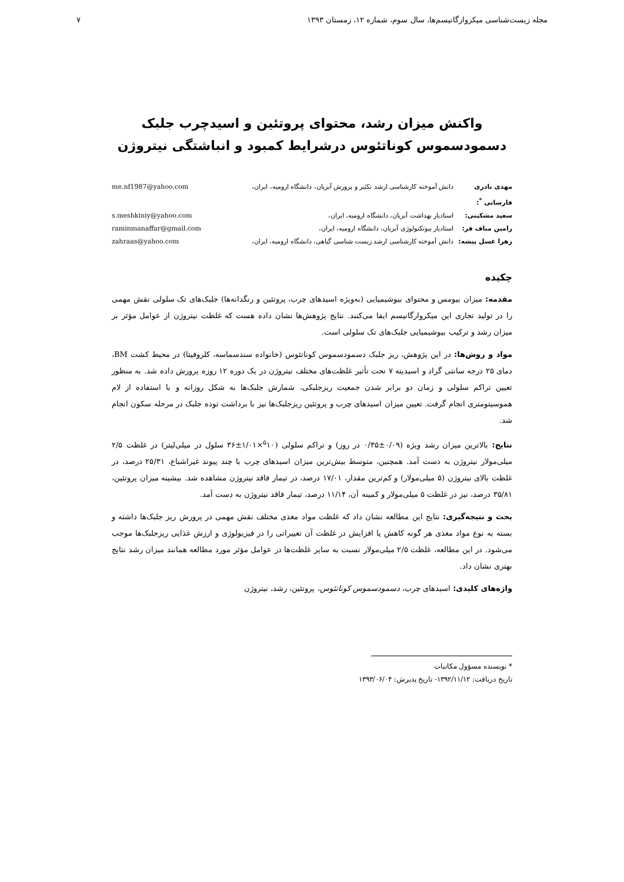مجله زیست‌شناسی میکروارگانیسم‌ها، سال سوم، شماره ۱۲، زمستان ۱۳۹۳ ۷
واکنش میزان رشد، محتوای پروتئین و اسیدچرب جلبک
دسمودسموس کوناتئوس درشرایط کمبود و انباشتگی نیتروژن
مهدی نادری فارسانی <sup>*</sup>: دانش آموخته کارشناسی ارشد تکثیر و پرورش آبزیان، دانشگاه ارومیه، ایران، me.nf1987@yahoo.com
سعید مشکینی: استادیار بهداشت آبزیان، دانشگاه ارومیه، ایران، s.meshkiniy@yahoo.com
رامین مناف فر: استادیار بیوتکنولوژی آبزیان، دانشگاه ارومیه، ایران، raminmanaffar@gmail.com
زهرا عسل پیشه: دانش آموخته کارشناسی ارشد زیست شناسی گیاهی، دانشگاه ارومیه، ایران، zahraas@yahoo.com
چکیده
مقدمه: میزان بیومس و محتوای بیوشیمیایی (به‌ویژه اسیدهای چرب، پروتئین و رنگدانه‌ها) جلبک‌های تک سلولی نقش مهمی را در تولید تجاری این میکروارگانیسم ایفا می‌کنند. نتایج پژوهش‌ها نشان داده هست که غلظت نیتروژن از عوامل مؤثر بر میزان رشد و ترکیب بیوشیمیایی جلبک‌های تک سلولی است.
مواد و روش‌ها: در این پژوهش، ریز جلبک دسمودسموس کوناتئوس (خانواده سندسماسه، کلروفیتا) در محیط کشت BM، دمای ۲۵ درجه سانتی گراد و اسیدیته ۷ تحت تأثیر غلظت‌های مختلف نیتروژن در یک دوره ۱۲ روزه پرورش داده شد. به منظور تعیین تراکم سلولی و زمان دو برابر شدن جمعیت ریزجلبکی، شمارش جلبک‌ها به شکل روزانه و با استفاده از لام هموسیتومتری انجام گرفت. تعیین میزان اسیدهای چرب و پروتئین ریزجلبک‌ها نیز با برداشت توده جلبک در مرحله سکون انجام شد.
نتایج: بالاترین میزان رشد ویژه (۰/۰۹±۰/۳۵ در روز) و تراکم سلولی (<sup>۵</sup>۱۰×۱/۰۱±۳۶ سلول در میلی‌لیتر) در غلظت ۲/۵ میلی‌مولار نیتروژن به دست آمد. همچنین، متوسط بیش‌ترین میزان اسیدهای چرب با چند پیوند غیراشباع، ۲۵/۳۱ درصد، در غلظت بالای نیتروژن (۵ میلی‌مولار) و کم‌ترین مقدار، ۱۷/۰۱ درصد، در تیمار فاقد نیتروژن مشاهده شد. بیشینه میزان پروتئین، ۳۵/۸۱ درصد، نیز در غلظت ۵ میلی‌مولار و کمینه آن، ۱۱/۱۴ درصد، تیمار فاقد نیتروژن به دست آمد.
بحث و نتیجه‌گیری: نتایج این مطالعه نشان داد که غلظت مواد مغذی مختلف نقش مهمی در پرورش ریز جلبک‌ها داشته و بسته به نوع مواد مغذی هر گونه کاهش یا افزایش در غلظت آن تغییراتی را در فیزیولوژی و ارزش غذایی ریزجلبک‌ها موجب می‌شود. در این مطالعه، غلظت ۲/۵ میلی‌مولار نسبت به سایر غلظت‌ها در عوامل مؤثر مورد مطالعه همانند میزان رشد نتایج بهتری نشان داد.
واژه‌های کلیدی: اسیدهای چرب، دسمودسموس کوناتئوس، پروتئین، رشد، نیتروژن
* نویسنده مسؤول مکاتبات
تاریخ دریافت: ۱۳۹۲/۱۱/۱۲- تاریخ پذیرش: ۱۳۹۳/۰۶/۰۴